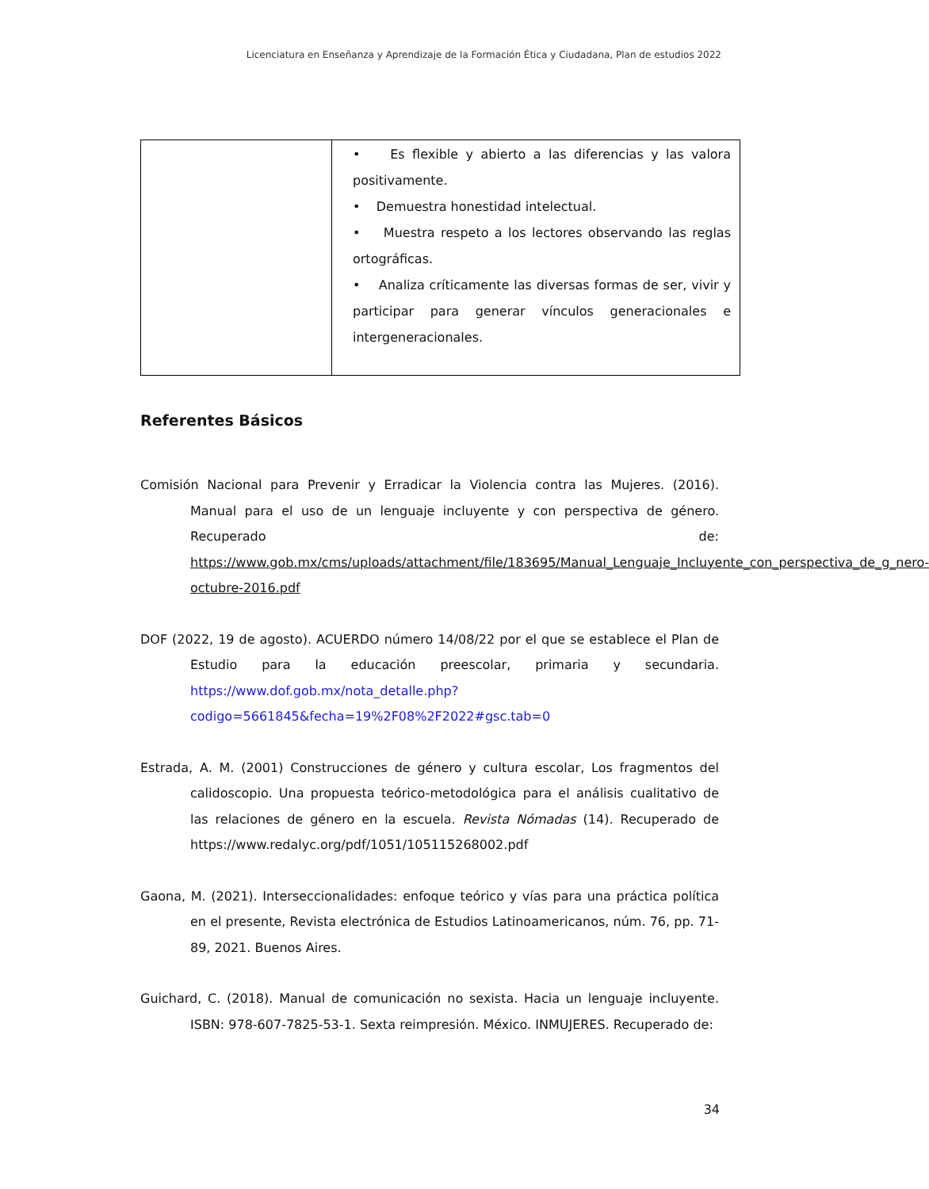Licenciatura en Enseñanza y Aprendizaje de la Formación Ética y Ciudadana, Plan de estudios 2022
| | • Es flexible y abierto a las diferencias y las valora positivamente. • Demuestra honestidad intelectual. • Muestra respeto a los lectores observando las reglas ortográficas. • Analiza críticamente las diversas formas de ser, vivir y participar para generar vínculos generacionales e intergeneracionales. |
Referentes Básicos
Comisión Nacional para Prevenir y Erradicar la Violencia contra las Mujeres. (2016). Manual para el uso de un lenguaje incluyente y con perspectiva de género. Recuperado de: https://www.gob.mx/cms/uploads/attachment/file/183695/Manual_Lenguaje_Incluyente_con_perspectiva_de_g_nero-octubre-2016.pdf
DOF (2022, 19 de agosto). ACUERDO número 14/08/22 por el que se establece el Plan de Estudio para la educación preescolar, primaria y secundaria. https://www.dof.gob.mx/nota_detalle.php?codigo=5661845&fecha=19%2F08%2F2022#gsc.tab=0
Estrada, A. M. (2001) Construcciones de género y cultura escolar, Los fragmentos del calidoscopio. Una propuesta teórico-metodológica para el análisis cualitativo de las relaciones de género en la escuela. Revista Nómadas (14). Recuperado de https://www.redalyc.org/pdf/1051/105115268002.pdf
Gaona, M. (2021). Interseccionalidades: enfoque teórico y vías para una práctica política en el presente, Revista electrónica de Estudios Latinoamericanos, núm. 76, pp. 71-89, 2021. Buenos Aires.
Guichard, C. (2018). Manual de comunicación no sexista. Hacia un lenguaje incluyente. ISBN: 978-607-7825-53-1. Sexta reimpresión. México. INMUJERES. Recuperado de:
34